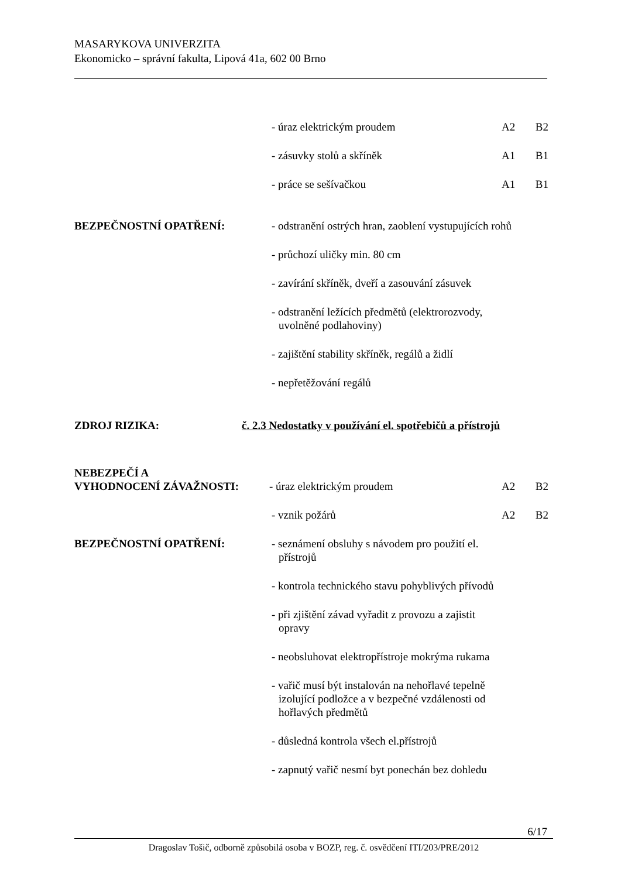MASARYKOVA UNIVERZITA
Ekonomicko – správní fakulta, Lipová 41a, 602 00 Brno
- úraz elektrickým proudem A2 B2
- zásuvky stolů a skříněk A1 B1
- práce se sešívačkou A1 B1
BEZPEČNOSTNÍ OPATŘENÍ: - odstranění ostrých hran, zaoblení vystupujících rohů
- průchozí uličky min. 80 cm
- zavírání skříněk, dveří a zasouvání zásuvek
- odstranění ležících předmětů (elektrorozvody,
uvolněné podlahoviny)
- zajištění stability skříněk, regálů a židlí
- nepřetěžování regálů
ZDROJ RIZIKA: č. 2.3 Nedostatky v používání el. spotřebičů a přístrojů
NEBEZPEČÍ A
VYHODNOCENÍ ZÁVAŽNOSTI: - úraz elektrickým proudem A2 B2
- vznik požárů A2 B2
BEZPEČNOSTNÍ OPATŘENÍ: - seznámení obsluhy s návodem pro použití el.
přístrojů
- kontrola technického stavu pohyblivých přívodů
- při zjištění závad vyřadit z provozu a zajistit
opravy
- neobsluhovat elektropřístroje mokrýma rukama
- vařič musí být instalován na nehořlavé tepelně
izolující podložce a v bezpečné vzdálenosti od
hořlavých předmětů
- důsledná kontrola všech el.přístrojů
- zapnutý vařič nesmí byt ponechán bez dohledu
6/17
Dragoslav Tošič, odborně způsobilá osoba v BOZP, reg. č. osvědčení ITI/203/PRE/2012